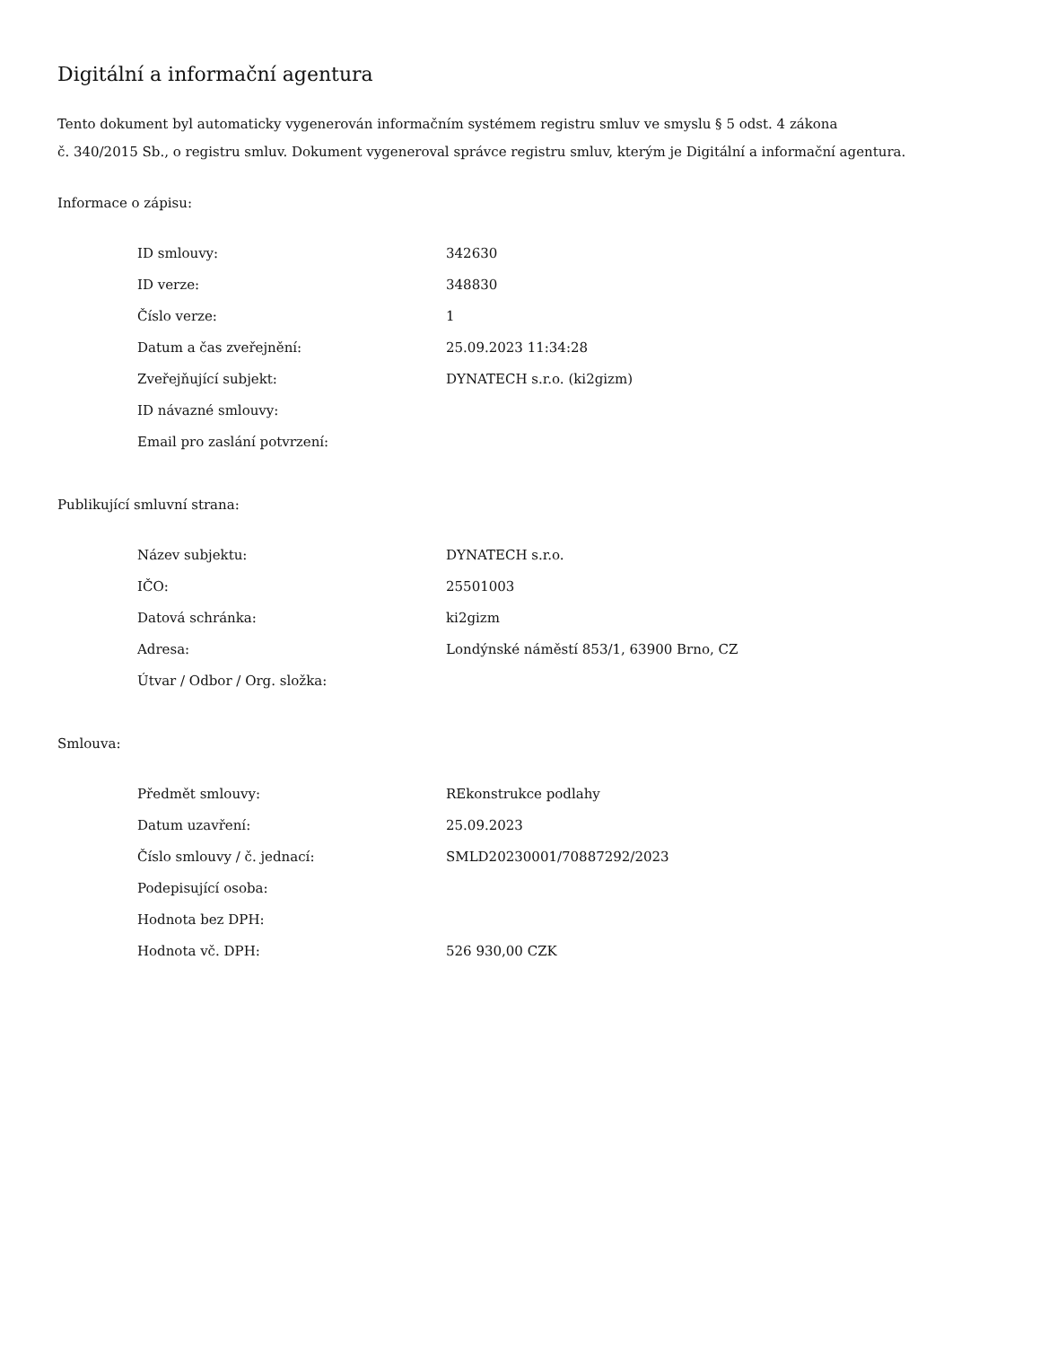Digitální a informační agentura
Tento dokument byl automaticky vygenerován informačním systémem registru smluv ve smyslu § 5 odst. 4 zákona
č. 340/2015 Sb., o registru smluv. Dokument vygeneroval správce registru smluv, kterým je Digitální a informační agentura.
Informace o zápisu:
| ID smlouvy: | 342630 |
| ID verze: | 348830 |
| Číslo verze: | 1 |
| Datum a čas zveřejnění: | 25.09.2023 11:34:28 |
| Zveřejňující subjekt: | DYNATECH s.r.o. (ki2gizm) |
| ID návazné smlouvy: | |
| Email pro zaslání potvrzení: | |
Publikující smluvní strana:
| Název subjektu: | DYNATECH s.r.o. |
| IČO: | 25501003 |
| Datová schránka: | ki2gizm |
| Adresa: | Londýnské náměstí 853/1, 63900 Brno, CZ |
| Útvar / Odbor / Org. složka: | |
Smlouva:
| Předmět smlouvy: | REkonstrukce podlahy |
| Datum uzavření: | 25.09.2023 |
| Číslo smlouvy / č. jednací: | SMLD20230001/70887292/2023 |
| Podepisující osoba: | |
| Hodnota bez DPH: | |
| Hodnota vč. DPH: | 526 930,00 CZK |